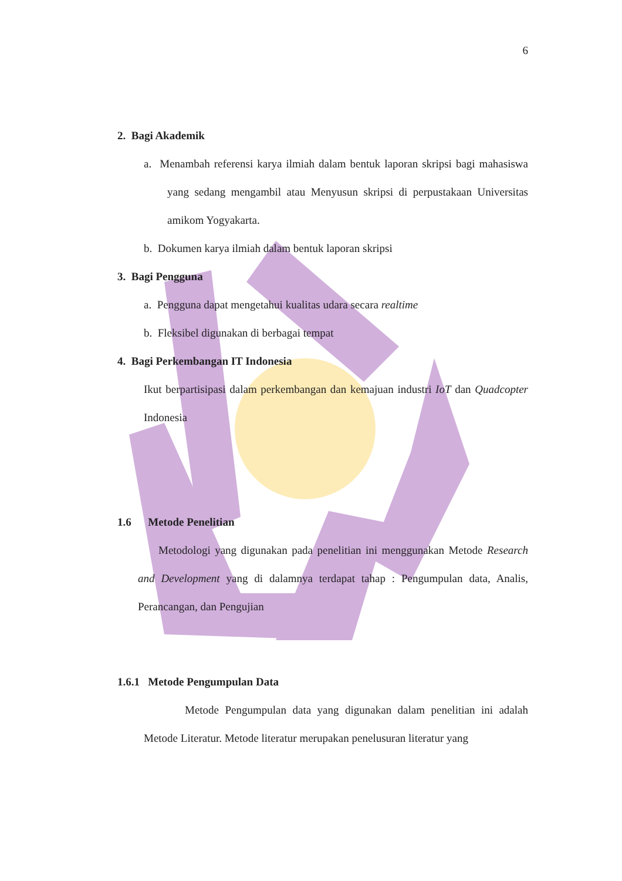6
2. Bagi Akademik
a. Menambah referensi karya ilmiah dalam bentuk laporan skripsi bagi mahasiswa yang sedang mengambil atau Menyusun skripsi di perpustakaan Universitas amikom Yogyakarta.
b. Dokumen karya ilmiah dalam bentuk laporan skripsi
3. Bagi Pengguna
a. Pengguna dapat mengetahui kualitas udara secara realtime
b. Fleksibel digunakan di berbagai tempat
4. Bagi Perkembangan IT Indonesia
Ikut berpartisipasi dalam perkembangan dan kemajuan industri IoT dan Quadcopter Indonesia
1.6 Metode Penelitian
Metodologi yang digunakan pada penelitian ini menggunakan Metode Research and Development yang di dalamnya terdapat tahap : Pengumpulan data, Analis, Perancangan, dan Pengujian
1.6.1 Metode Pengumpulan Data
Metode Pengumpulan data yang digunakan dalam penelitian ini adalah Metode Literatur. Metode literatur merupakan penelusuran literatur yang